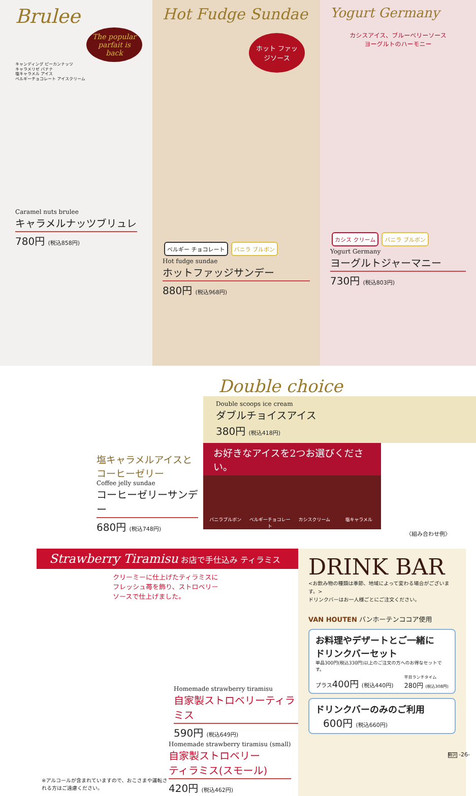Brulee
The popular parfait is back
キャンディング ピーカンナッツ
キャラメリゼ バナナ
塩キャラメル アイス
ベルギーチョコレート アイスクリーム
Caramel nuts brulee
キャラメルナッツブリュレ
780円 (税込858円)
Hot Fudge Sundae
ホット ファッジソース
ベルギー チョコレート バニラ ブルボン
Hot fudge sundae
ホットファッジサンデー
880円 (税込968円)
Yogurt Germany
カシスアイス、ブルーベリーソース
ヨーグルトのハーモニー
カシス クリーム バニラ ブルボン
Yogurt Germany
ヨーグルトジャーマニー
730円 (税込803円)
塩キャラメルアイスと
コーヒーゼリー
Coffee jelly sundae
コーヒーゼリーサンデー
680円 (税込748円)
Double choice
Double scoops ice cream
ダブルチョイスアイス
380円 (税込418円)
お好きなアイスを2つお選びください。
バニラブルボン ベルギーチョコレート カシスクリーム 塩キャラメル
〈組み合わせ例〉
Strawberry Tiramisu お店で手仕込み ティラミス
クリーミーに仕上げたティラミスにフレッシュ苺を飾り、ストロベリーソースで仕上げました。
Homemade strawberry tiramisu
自家製ストロベリーティラミス
590円 (税込649円)
※アルコールが含まれていますので、おこさまや運転される方はご遠慮ください。
Homemade strawberry tiramisu (small)
自家製ストロベリー
ティラミス(スモール)
420円 (税込462円)
DRINK BAR
<お飲み物の種類は季節、地域によって変わる場合がございます。>
ドリンクバーはお一人様ごとにご注文ください。
VAN HOUTEN バンホーテンココア使用
お料理やデザートとご一緒に
ドリンクバーセット
単品300円(税込330円)以上のご注文の方へのお得なセットです。
プラス400円 (税込440円) 平日ランチタイム
280円 (税込308円)
ドリンクバーのみのご利用
600円 (税込660円)
駒沢 -26-